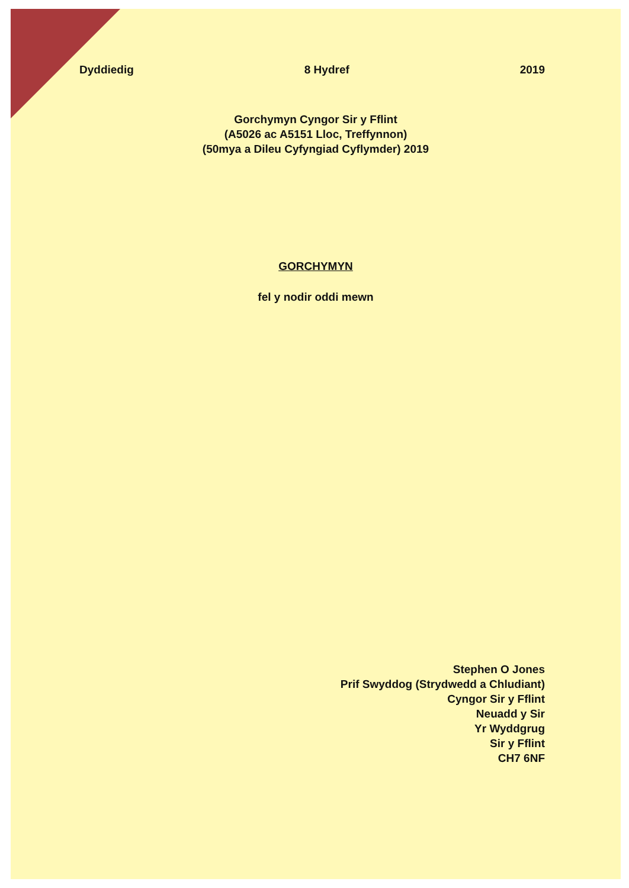Dyddiedig 8 Hydref 2019
Gorchymyn Cyngor Sir y Fflint
(A5026 ac A5151 Lloc, Treffynnon)
(50mya a Dileu Cyfyngiad Cyflymder) 2019
GORCHYMYN
fel y nodir oddi mewn
Stephen O Jones
Prif Swyddog (Strydwedd a Chludiant)
Cyngor Sir y Fflint
Neuadd y Sir
Yr Wyddgrug
Sir y Fflint
CH7 6NF